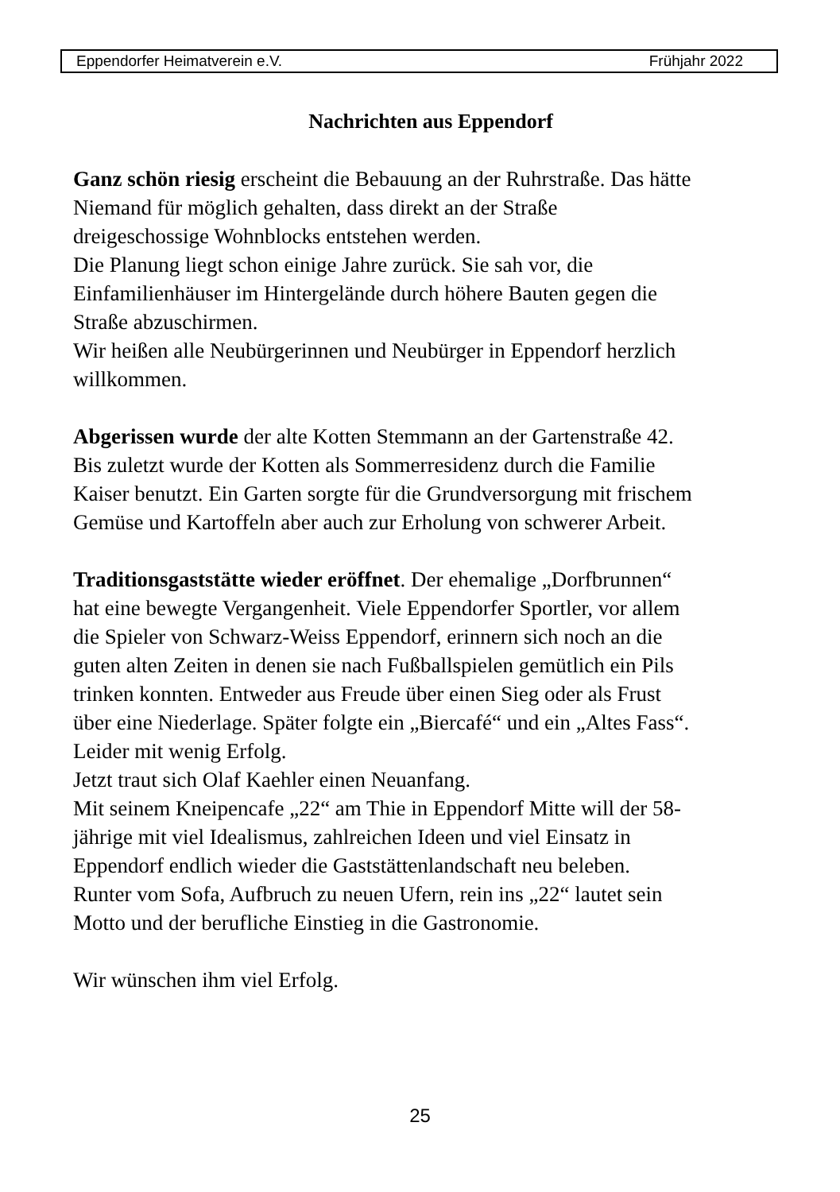Eppendorfer Heimatverein e.V. Frühjahr 2022
Nachrichten aus Eppendorf
Ganz schön riesig erscheint die Bebauung an der Ruhrstraße. Das hätte
Niemand für möglich gehalten, dass direkt an der Straße
dreigeschossige Wohnblocks entstehen werden.
Die Planung liegt schon einige Jahre zurück. Sie sah vor, die
Einfamilienhäuser im Hintergelände durch höhere Bauten gegen die
Straße abzuschirmen.
Wir heißen alle Neubürgerinnen und Neubürger in Eppendorf herzlich
willkommen.
Abgerissen wurde der alte Kotten Stemmann an der Gartenstraße 42.
Bis zuletzt wurde der Kotten als Sommerresidenz durch die Familie
Kaiser benutzt. Ein Garten sorgte für die Grundversorgung mit frischem
Gemüse und Kartoffeln aber auch zur Erholung von schwerer Arbeit.
Traditionsgaststätte wieder eröffnet. Der ehemalige „Dorfbrunnen“
hat eine bewegte Vergangenheit. Viele Eppendorfer Sportler, vor allem
die Spieler von Schwarz-Weiss Eppendorf, erinnern sich noch an die
guten alten Zeiten in denen sie nach Fußballspielen gemütlich ein Pils
trinken konnten. Entweder aus Freude über einen Sieg oder als Frust
über eine Niederlage. Später folgte ein „Biercafé“ und ein „Altes Fass“.
Leider mit wenig Erfolg.
Jetzt traut sich Olaf Kaehler einen Neuanfang.
Mit seinem Kneipencafe „22“ am Thie in Eppendorf Mitte will der 58-
jährige mit viel Idealismus, zahlreichen Ideen und viel Einsatz in
Eppendorf endlich wieder die Gaststättenlandschaft neu beleben.
Runter vom Sofa, Aufbruch zu neuen Ufern, rein ins „22“ lautet sein
Motto und der berufliche Einstieg in die Gastronomie.
Wir wünschen ihm viel Erfolg.
25